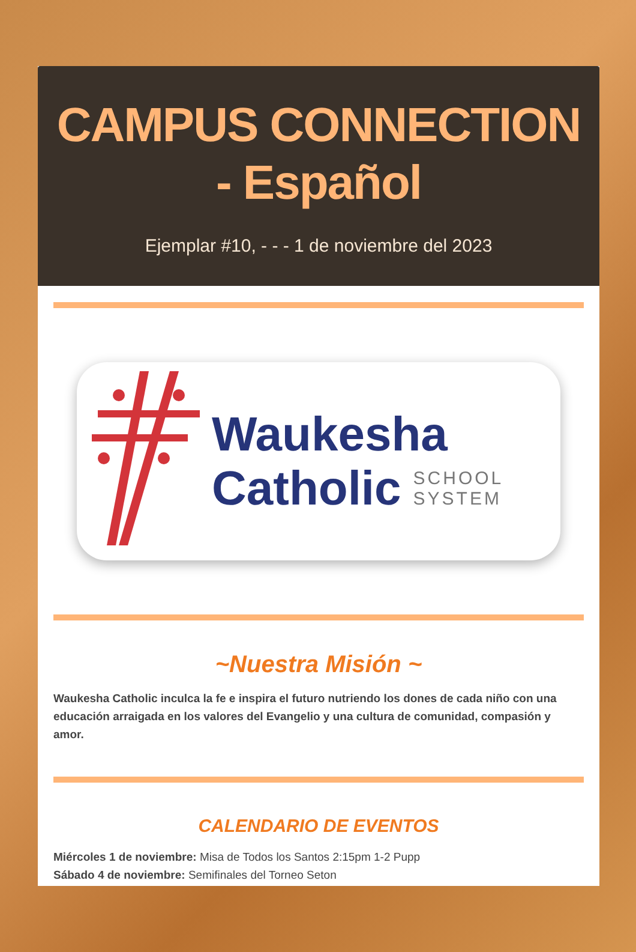CAMPUS CONNECTION - Español
Ejemplar #10, - - - 1 de noviembre del 2023
Waukesha
Catholic SCHOOL
SYSTEM
~Nuestra Misión ~
Waukesha Catholic inculca la fe e inspira el futuro nutriendo los dones de cada niño con una educación arraigada en los valores del Evangelio y una cultura de comunidad, compasión y amor.
CALENDARIO DE EVENTOS
Miércoles 1 de noviembre: Misa de Todos los Santos 2:15pm 1-2 Pupp
Sábado 4 de noviembre: Semifinales del Torneo Seton